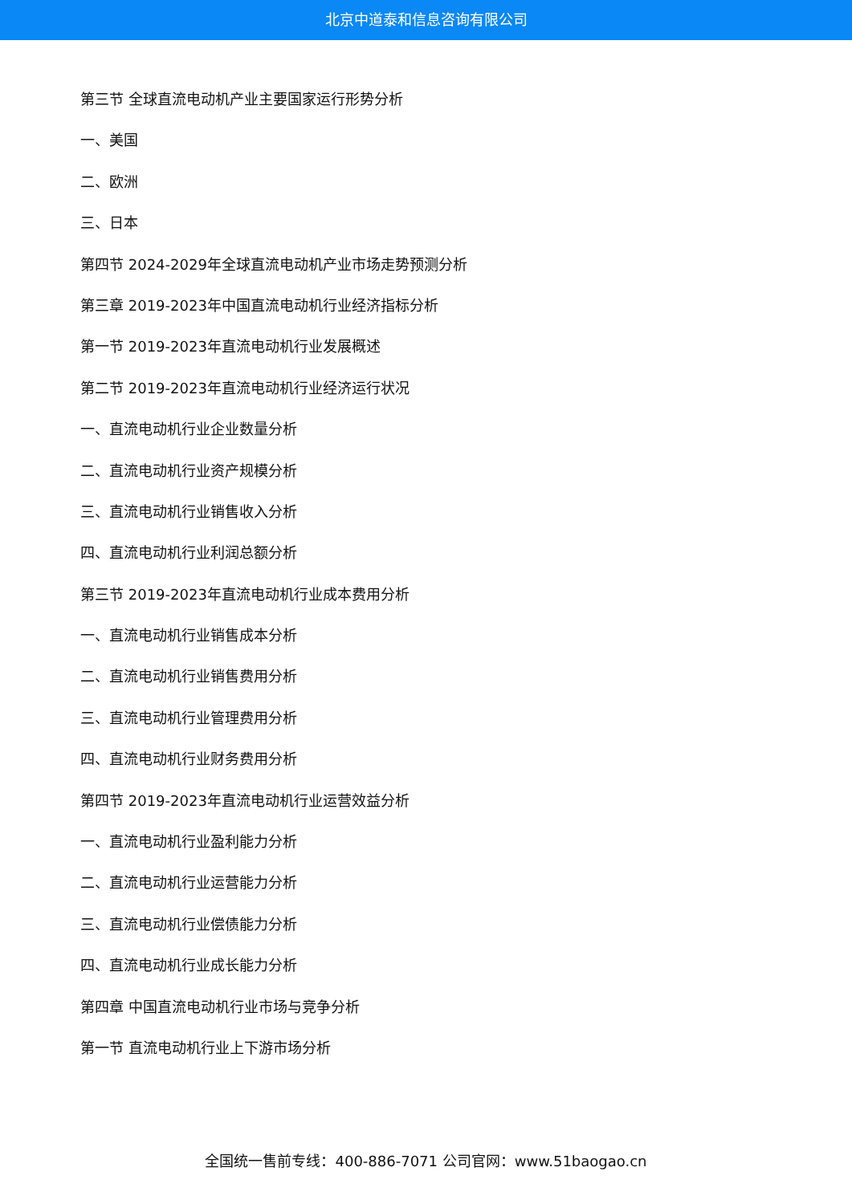北京中道泰和信息咨询有限公司
第三节 全球直流电动机产业主要国家运行形势分析
一、美国
二、欧洲
三、日本
第四节 2024-2029年全球直流电动机产业市场走势预测分析
第三章 2019-2023年中国直流电动机行业经济指标分析
第一节 2019-2023年直流电动机行业发展概述
第二节 2019-2023年直流电动机行业经济运行状况
一、直流电动机行业企业数量分析
二、直流电动机行业资产规模分析
三、直流电动机行业销售收入分析
四、直流电动机行业利润总额分析
第三节 2019-2023年直流电动机行业成本费用分析
一、直流电动机行业销售成本分析
二、直流电动机行业销售费用分析
三、直流电动机行业管理费用分析
四、直流电动机行业财务费用分析
第四节 2019-2023年直流电动机行业运营效益分析
一、直流电动机行业盈利能力分析
二、直流电动机行业运营能力分析
三、直流电动机行业偿债能力分析
四、直流电动机行业成长能力分析
第四章 中国直流电动机行业市场与竞争分析
第一节 直流电动机行业上下游市场分析
全国统一售前专线：400-886-7071 公司官网：www.51baogao.cn